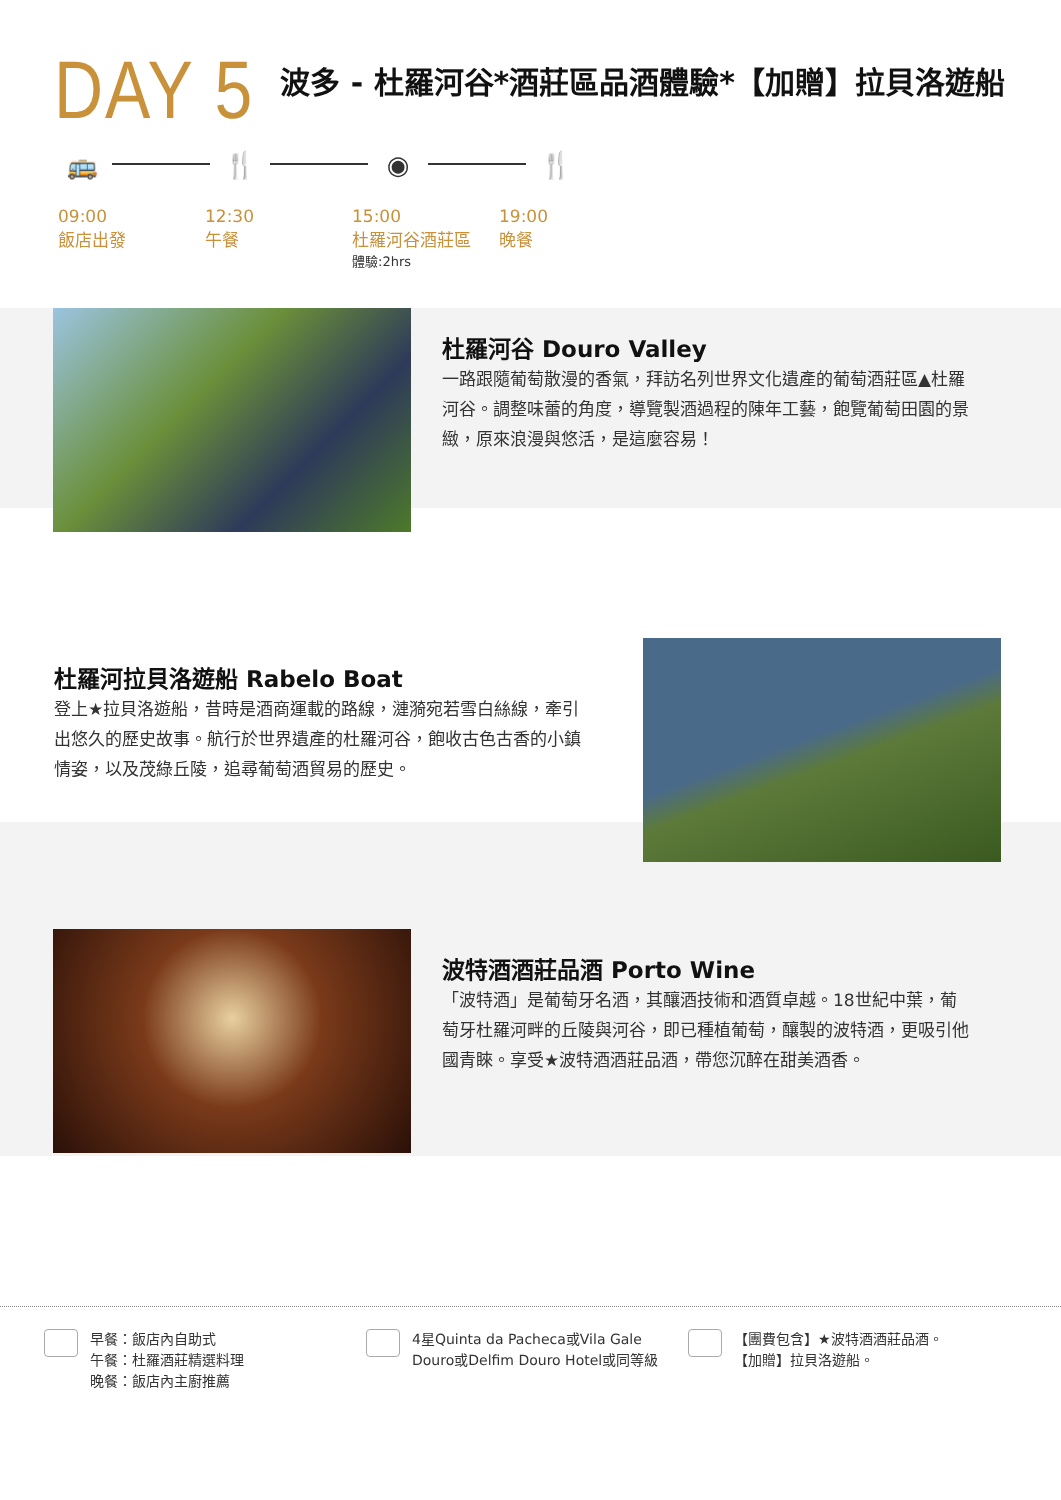DAY 5
波多 - 杜羅河谷*酒莊區品酒體驗*【加贈】拉貝洛遊船
🚌 🍴 ◉ 🍴
09:00
飯店出發
12:30
午餐
15:00
杜羅河谷酒莊區
體驗:2hrs
19:00
晚餐
杜羅河谷 Douro Valley
一路跟隨葡萄散漫的香氣，拜訪名列世界文化遺產的葡萄酒莊區▲杜羅河谷。調整味蕾的角度，導覽製酒過程的陳年工藝，飽覽葡萄田園的景緻，原來浪漫與悠活，是這麼容易！
杜羅河拉貝洛遊船 Rabelo Boat
登上★拉貝洛遊船，昔時是酒商運載的路線，漣漪宛若雪白絲線，牽引出悠久的歷史故事。航行於世界遺產的杜羅河谷，飽收古色古香的小鎮情姿，以及茂綠丘陵，追尋葡萄酒貿易的歷史。
波特酒酒莊品酒 Porto Wine
「波特酒」是葡萄牙名酒，其釀酒技術和酒質卓越。18世紀中葉，葡萄牙杜羅河畔的丘陵與河谷，即已種植葡萄，釀製的波特酒，更吸引他國青睞。享受★波特酒酒莊品酒，帶您沉醉在甜美酒香。
早餐：飯店內自助式
午餐：杜羅酒莊精選料理
晚餐：飯店內主廚推薦
4星Quinta da Pacheca或Vila Gale
Douro或Delfim Douro Hotel或同等級
【團費包含】★波特酒酒莊品酒。
【加贈】拉貝洛遊船。